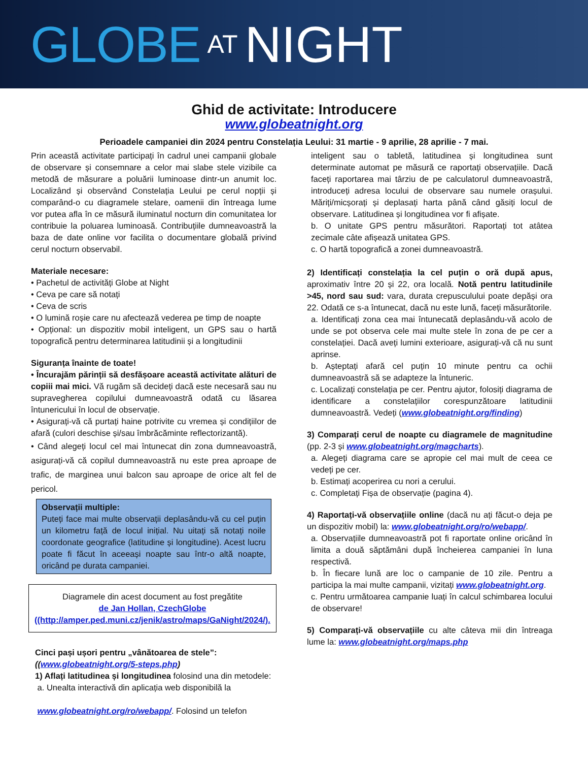GLOBE AT NIGHT
Ghid de activitate: Introducere
www.globeatnight.org
Perioadele campaniei din 2024 pentru Constelația Leului: 31 martie - 9 aprilie, 28 aprilie - 7 mai.
Prin această activitate participați în cadrul unei campanii globale de observare și consemnare a celor mai slabe stele vizibile ca metodă de măsurare a poluării luminoase dintr-un anumit loc. Localizând și observând Constelația Leului pe cerul nopții și comparând-o cu diagramele stelare, oamenii din întreaga lume vor putea afla în ce măsură iluminatul nocturn din comunitatea lor contribuie la poluarea luminoasă. Contribuțiile dumneavoastră la baza de date online vor facilita o documentare globală privind cerul nocturn observabil.
Materiale necesare:
• Pachetul de activități Globe at Night
• Ceva pe care să notați
• Ceva de scris
• O lumină roșie care nu afectează vederea pe timp de noapte
• Opțional: un dispozitiv mobil inteligent, un GPS sau o hartă topografică pentru determinarea latitudinii și a longitudinii
Siguranța înainte de toate!
• Încurajăm părinții să desfășoare această activitate alături de copiii mai mici. Vă rugăm să decideți dacă este necesară sau nu supravegherea copilului dumneavoastră odată cu lăsarea întunericului în locul de observație.
• Asigurați-vă că purtați haine potrivite cu vremea și condițiilor de afară (culori deschise și/sau îmbrăcăminte reflectorizantă).
• Când alegeți locul cel mai întunecat din zona dumneavoastră, asigurați-vă că copilul dumneavoastră nu este prea aproape de trafic, de marginea unui balcon sau aproape de orice alt fel de pericol.
Observații multiple:
Puteți face mai multe observații deplasându-vă cu cel puțin un kilometru față de locul inițial. Nu uitați să notați noile coordonate geografice (latitudine și longitudine). Acest lucru poate fi făcut în aceeași noapte sau într-o altă noapte, oricând pe durata campaniei.
Diagramele din acest document au fost pregătite
de Jan Hollan, CzechGlobe
((http://amper.ped.muni.cz/jenik/astro/maps/GaNight/2024/).
Cinci pași ușori pentru „vânătoarea de stele”:
((www.globeatnight.org/5-steps.php)
1) Aflați latitudinea și longitudinea folosind una din metodele:
a. Unealta interactivă din aplicația web disponibilă la
www.globeatnight.org/ro/webapp/. Folosind un telefon
inteligent sau o tabletă, latitudinea și longitudinea sunt determinate automat pe măsură ce raportați observațiile. Dacă faceți raportarea mai târziu de pe calculatorul dumneavoastră, introduceți adresa locului de observare sau numele orașului. Măriți/micșorați și deplasați harta până când găsiți locul de observare. Latitudinea și longitudinea vor fi afișate.
b. O unitate GPS pentru măsurători. Raportați tot atâtea zecimale câte afișează unitatea GPS.
c. O hartă topografică a zonei dumneavoastră.
2) Identificați constelația la cel puțin o oră după apus, aproximativ între 20 și 22, ora locală. Notă pentru latitudinile >45, nord sau sud: vara, durata crepusculului poate depăși ora 22. Odată ce s-a întunecat, dacă nu este lună, faceți măsurătorile.
a. Identificați zona cea mai întunecată deplasându-vă acolo de unde se pot observa cele mai multe stele în zona de pe cer a constelației. Dacă aveți lumini exterioare, asigurați-vă că nu sunt aprinse.
b. Așteptați afară cel puțin 10 minute pentru ca ochii dumneavoastră să se adapteze la întuneric.
c. Localizați constelația pe cer. Pentru ajutor, folosiți diagrama de identificare a constelațiilor corespunzătoare latitudinii dumneavoastră. Vedeți (www.globeatnight.org/finding)
3) Comparați cerul de noapte cu diagramele de magnitudine (pp. 2-3 și www.globeatnight.org/magcharts).
a. Alegeți diagrama care se apropie cel mai mult de ceea ce vedeți pe cer.
b. Estimați acoperirea cu nori a cerului.
c. Completați Fișa de observație (pagina 4).
4) Raportați-vă observațiile online (dacă nu ați făcut-o deja pe un dispozitiv mobil) la: www.globeatnight.org/ro/webapp/.
a. Observațiile dumneavoastră pot fi raportate online oricând în limita a două săptămâni după încheierea campaniei în luna respectivă.
b. În fiecare lună are loc o campanie de 10 zile. Pentru a participa la mai multe campanii, vizitați www.globeatnight.org.
c. Pentru următoarea campanie luați în calcul schimbarea locului de observare!
5) Comparați-vă observațiile cu alte câteva mii din întreaga lume la: www.globeatnight.org/maps.php